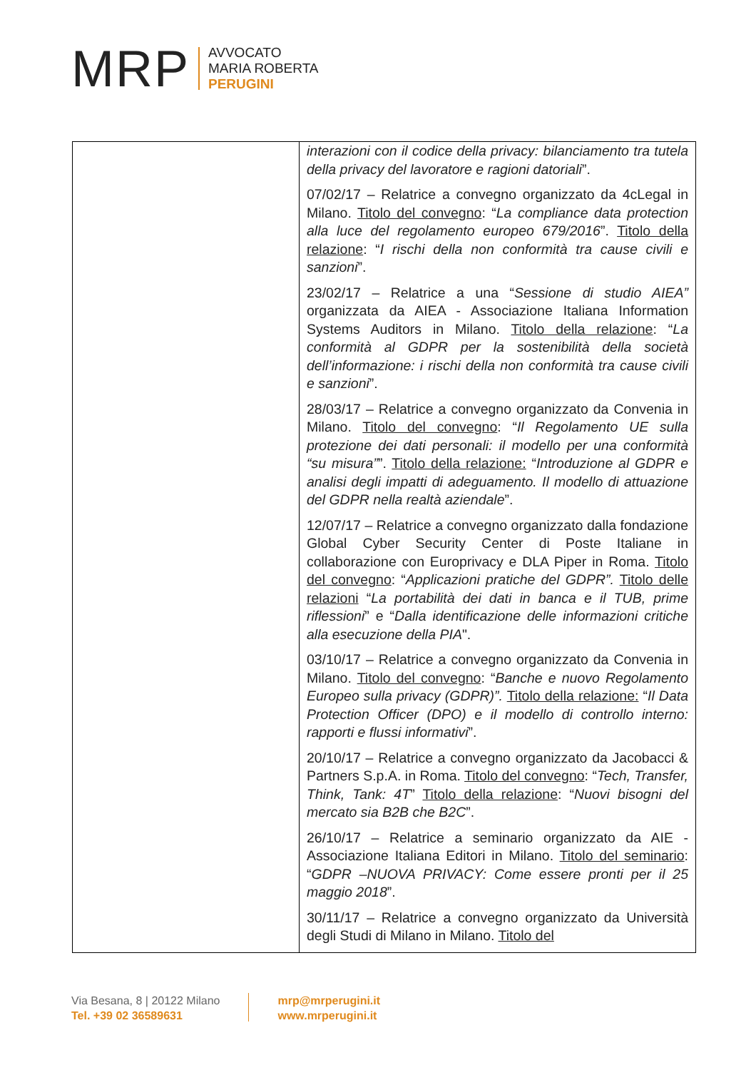MRP
AVVOCATO
MARIA ROBERTA
PERUGINI
| | interazioni con il codice della privacy: bilanciamento tra tutela della privacy del lavoratore e ragioni datoriali ”. 07/02/17 – Relatrice a convegno organizzato da 4cLegal in Milano. Titolo del convegno : “ La compliance data protection alla luce del regolamento europeo 679/2016 ”. Titolo della relazione : “ I rischi della non conformità tra cause civili e sanzioni ”. 23/02/17 – Relatrice a una “ Sessione di studio AIEA” organizzata da AIEA - Associazione Italiana Information Systems Auditors in Milano. Titolo della relazione : “ La conformità al GDPR per la sostenibilità della società dell’informazione: i rischi della non conformità tra cause civili e sanzioni ”. 28/03/17 – Relatrice a convegno organizzato da Convenia in Milano. Titolo del convegno : “ Il Regolamento UE sulla protezione dei dati personali: il modello per una conformità “su misura” ”. Titolo della relazione: “ Introduzione al GDPR e analisi degli impatti di adeguamento. Il modello di attuazione del GDPR nella realtà aziendale ”. 12/07/17 – Relatrice a convegno organizzato dalla fondazione Global Cyber Security Center di Poste Italiane in collaborazione con Europrivacy e DLA Piper in Roma. Titolo del convegno : “ Applicazioni pratiche del GDPR”. Titolo delle relazioni “ La portabilità dei dati in banca e il TUB, prime riflessioni ” e “ Dalla identificazione delle informazioni critiche alla esecuzione della PIA ". 03/10/17 – Relatrice a convegno organizzato da Convenia in Milano. Titolo del convegno : “ Banche e nuovo Regolamento Europeo sulla privacy (GDPR)”. Titolo della relazione: “ Il Data Protection Officer (DPO) e il modello di controllo interno: rapporti e flussi informativi ”. 20/10/17 – Relatrice a convegno organizzato da Jacobacci & Partners S.p.A. in Roma. Titolo del convegno : “ Tech, Transfer, Think, Tank: 4T ” Titolo della relazione : “ Nuovi bisogni del mercato sia B2B che B2C ”. 26/10/17 – Relatrice a seminario organizzato da AIE - Associazione Italiana Editori in Milano. Titolo del seminario : “ GDPR –NUOVA PRIVACY: Come essere pronti per il 25 maggio 2018 ”. 30/11/17 – Relatrice a convegno organizzato da Università degli Studi di Milano in Milano. Titolo del |
Via Besana, 8 | 20122 Milano
Tel. +39 02 36589631
mrp@mrperugini.it
www.mrperugini.it